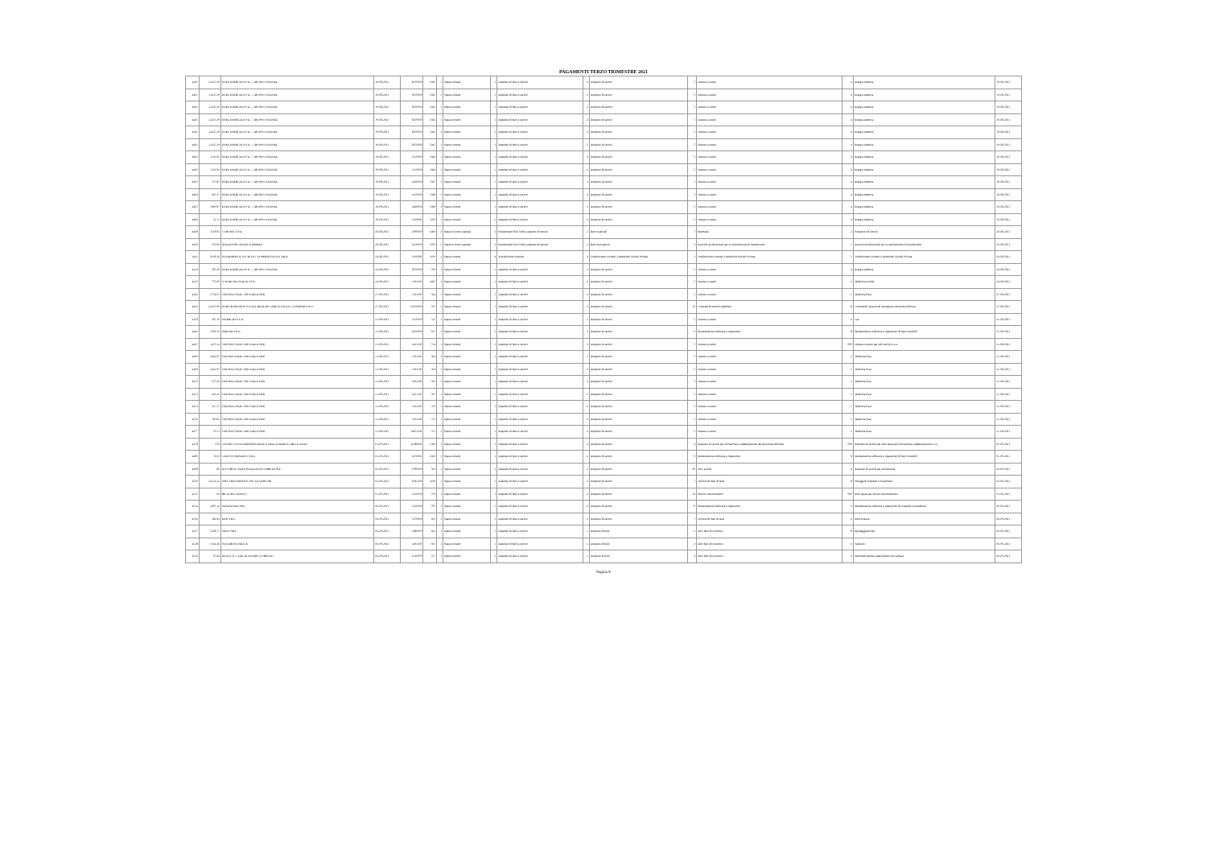PAGAMENTI TERZO TRIMESTRE 2021
| 4401 | 32235,29 | ENEL ENERGIA S.P.A. - GRUPPO IVA ENEL | 19-08-2021 | 8470000 | 1045 | 1 | Spese correnti | 3 | Acquisto di beni e servizi | 2 | Acquisto di servizi | 5 | Utenze e canoni | 4 | Energia elettrica | 19-08-2021 |
| 4401 | 32235,29 | ENEL ENERGIA S.P.A. - GRUPPO IVA ENEL | 19-08-2021 | 8470000 | 1045 | 1 | Spese correnti | 3 | Acquisto di beni e servizi | 2 | Acquisto di servizi | 5 | Utenze e canoni | 4 | Energia elettrica | 19-08-2021 |
| 4401 | 32235,29 | ENEL ENERGIA S.P.A. - GRUPPO IVA ENEL | 19-08-2021 | 8470000 | 1045 | 1 | Spese correnti | 3 | Acquisto di beni e servizi | 2 | Acquisto di servizi | 5 | Utenze e canoni | 4 | Energia elettrica | 19-08-2021 |
| 4401 | 32235,29 | ENEL ENERGIA S.P.A. - GRUPPO IVA ENEL | 19-08-2021 | 8470000 | 1045 | 1 | Spese correnti | 3 | Acquisto di beni e servizi | 2 | Acquisto di servizi | 5 | Utenze e canoni | 4 | Energia elettrica | 19-08-2021 |
| 4401 | 32235,29 | ENEL ENERGIA S.P.A. - GRUPPO IVA ENEL | 19-08-2021 | 8470000 | 1045 | 1 | Spese correnti | 3 | Acquisto di beni e servizi | 2 | Acquisto di servizi | 5 | Utenze e canoni | 4 | Energia elettrica | 19-08-2021 |
| 4401 | 32235,29 | ENEL ENERGIA S.P.A. - GRUPPO IVA ENEL | 19-08-2021 | 8470000 | 1045 | 1 | Spese correnti | 3 | Acquisto di beni e servizi | 2 | Acquisto di servizi | 5 | Utenze e canoni | 4 | Energia elettrica | 19-08-2021 |
| 4402 | 1530,92 | ENEL ENERGIA S.P.A. - GRUPPO IVA ENEL | 19-08-2021 | 2130000 | 1046 | 1 | Spese correnti | 3 | Acquisto di beni e servizi | 2 | Acquisto di servizi | 5 | Utenze e canoni | 4 | Energia elettrica | 19-08-2021 |
| 4402 | 1530,92 | ENEL ENERGIA S.P.A. - GRUPPO IVA ENEL | 19-08-2021 | 2130000 | 1046 | 1 | Spese correnti | 3 | Acquisto di beni e servizi | 2 | Acquisto di servizi | 5 | Utenze e canoni | 4 | Energia elettrica | 19-08-2021 |
| 4403 | 375,87 | ENEL ENERGIA S.P.A. - GRUPPO IVA ENEL | 19-08-2021 | 4160000 | 1047 | 1 | Spese correnti | 3 | Acquisto di beni e servizi | 2 | Acquisto di servizi | 5 | Utenze e canoni | 4 | Energia elettrica | 19-08-2021 |
| 4404 | 405,27 | ENEL ENERGIA S.P.A. - GRUPPO IVA ENEL | 19-08-2021 | 4350000 | 1048 | 1 | Spese correnti | 3 | Acquisto di beni e servizi | 2 | Acquisto di servizi | 5 | Utenze e canoni | 4 | Energia elettrica | 19-08-2021 |
| 4405 | 1960,87 | ENEL ENERGIA S.P.A. - GRUPPO IVA ENEL | 19-08-2021 | 4460000 | 1049 | 1 | Spese correnti | 3 | Acquisto di beni e servizi | 2 | Acquisto di servizi | 5 | Utenze e canoni | 4 | Energia elettrica | 19-08-2021 |
| 4406 | 21,53 | ENEL ENERGIA S.P.A. - GRUPPO IVA ENEL | 19-08-2021 | 1160000 | 1050 | 1 | Spese correnti | 3 | Acquisto di beni e servizi | 2 | Acquisto di servizi | 5 | Utenze e canoni | 4 | Energia elettrica | 19-08-2021 |
| 4408 | 1118,81 | CTRONIX S.P.A. | 20-08-2021 | 2090000 | 1466 | 2 | Spese in conto capitale | 2 | Investimenti fissi lordi e acquisto di terreni | 1 | Beni materiali | 7 | Hardware | 2 | Postazioni di lavoro | 20-08-2021 |
| 4409 | 570,96 | BALLESTRO MONICA MIMMA | 20-08-2021 | 2150000 | 1079 | 2 | Spese in conto capitale | 2 | Investimenti fissi lordi e acquisto di terreni | 2 | Beni immateriali | 3 | Incarichi professionali per la realizzazione di investimenti | 1 | Incarichi professionali per la realizzazione di investimenti | 20-08-2021 |
| 4411 | 9238,26 | SOLIDARIETA' SOCIETA' COOPERATIVA SOCIALE | 24-08-2021 | 1160000 | 1100 | 1 | Spese correnti | 4 | Trasferimenti correnti | 4 | Trasferimenti correnti a Istituzioni Sociali Private | 1 | Trasferimenti correnti a Istituzioni Sociali Private | 1 | Trasferimenti correnti a Istituzioni Sociali Private | 24-08-2021 |
| 4414 | 187,29 | ENEL ENERGIA S.P.A. - GRUPPO IVA ENEL | 24-08-2021 | 8470000 | 766 | 1 | Spese correnti | 3 | Acquisto di beni e servizi | 2 | Acquisto di servizi | 5 | Utenze e canoni | 4 | Energia elettrica | 24-08-2021 |
| 4415 | 770,00 | VODAFONE ITALIA S.P.A. | 24-08-2021 | 1391100 | 1405 | 1 | Spese correnti | 3 | Acquisto di beni e servizi | 2 | Acquisto di servizi | 5 | Utenze e canoni | 2 | Telefonia mobile | 24-08-2021 |
| 4443 | 3754,63 | TIM SPA (TELECOM ITALIA SPA) | 27-08-2021 | 1391100 | 564 | 1 | Spese correnti | 3 | Acquisto di beni e servizi | 2 | Acquisto di servizi | 5 | Utenze e canoni | 1 | Telefonia fissa | 27-08-2021 |
| 4452 | 22237,99 | EURO & PROMOS SOCIAL HEALTH CARE SOCIETA' COOPERATIVA S | 27-08-2021 | 10470000 | 767 | 1 | Spese correnti | 3 | Acquisto di beni e servizi | 2 | Acquisto di servizi | 15 | Contratti di servizio pubblico | 8 | Contratti di servizio di assistenza sociale domiciliare | 27-08-2021 |
| 4458 | 187,10 | SINERGAS S.P.A. | 31-08-2021 | 2130000 | 315 | 1 | Spese correnti | 3 | Acquisto di beni e servizi | 2 | Acquisto di servizi | 5 | Utenze e canoni | 6 | Gas | 31-08-2021 |
| 4462 | 1500,50 | SERVIZI S.R.L. | 31-08-2021 | 4100000 | 657 | 1 | Spese correnti | 3 | Acquisto di beni e servizi | 2 | Acquisto di servizi | 9 | Manutenzione ordinaria e riparazioni | 8 | Manutenzione ordinaria e riparazioni di beni immobili | 31-08-2021 |
| 4467 | 1475,34 | TIM SPA (TELECOM ITALIA SPA) | 31-08-2021 | 4321100 | 734 | 1 | Spese correnti | 3 | Acquisto di beni e servizi | 2 | Acquisto di servizi | 5 | Utenze e canoni | 999 | Utenze e canoni per altri servizi n.a.c. | 31-08-2021 |
| 4469 | 2243,97 | TIM SPA (TELECOM ITALIA SPA) | 31-08-2021 | 1391100 | 564 | 1 | Spese correnti | 3 | Acquisto di beni e servizi | 2 | Acquisto di servizi | 5 | Utenze e canoni | 1 | Telefonia fissa | 31-08-2021 |
| 4469 | 2243,97 | TIM SPA (TELECOM ITALIA SPA) | 31-08-2021 | 1391100 | 564 | 1 | Spese correnti | 3 | Acquisto di beni e servizi | 2 | Acquisto di servizi | 5 | Utenze e canoni | 1 | Telefonia fissa | 31-08-2021 |
| 4470 | 275,26 | TIM SPA (TELECOM ITALIA SPA) | 31-08-2021 | 2061100 | 565 | 1 | Spese correnti | 3 | Acquisto di beni e servizi | 2 | Acquisto di servizi | 5 | Utenze e canoni | 1 | Telefonia fissa | 31-08-2021 |
| 4472 | 261,42 | TIM SPA (TELECOM ITALIA SPA) | 31-08-2021 | 4111100 | 567 | 1 | Spese correnti | 3 | Acquisto di beni e servizi | 2 | Acquisto di servizi | 5 | Utenze e canoni | 1 | Telefonia fissa | 31-08-2021 |
| 4474 | 517,57 | TIM SPA (TELECOM ITALIA SPA) | 31-08-2021 | 5361100 | 370 | 1 | Spese correnti | 3 | Acquisto di beni e servizi | 2 | Acquisto di servizi | 5 | Utenze e canoni | 1 | Telefonia fissa | 31-08-2021 |
| 4476 | 760,81 | TIM SPA (TELECOM ITALIA SPA) | 31-08-2021 | 5191100 | 375 | 1 | Spese correnti | 3 | Acquisto di beni e servizi | 2 | Acquisto di servizi | 5 | Utenze e canoni | 1 | Telefonia fissa | 31-08-2021 |
| 4477 | 79,53 | TIM SPA (TELECOM ITALIA SPA) | 31-08-2021 | 10451100 | 573 | 1 | Spese correnti | 3 | Acquisto di beni e servizi | 2 | Acquisto di servizi | 5 | Utenze e canoni | 1 | Telefonia fissa | 31-08-2021 |
| 4478 | 976 | CENTRO STUDI AMMINISTRATIVI DELLA MARCA TREVIGIANA | 01-09-2021 | 11480002 | 1366 | 1 | Spese correnti | 3 | Acquisto di beni e servizi | 2 | Acquisto di servizi | 4 | Acquisto di servizi per formazione e addestramento del personale dell'ente | 999 | Acquisto di servizi per altre spese per formazione e addestramento n.a.c. | 01-09-2021 |
| 4485 | 1030 | CANTON IMPIANTI S.R.L. | 01-09-2021 | 4150001 | 2360 | 1 | Spese correnti | 3 | Acquisto di beni e servizi | 2 | Acquisto di servizi | 9 | Manutenzione ordinaria e riparazioni | 8 | Manutenzione ordinaria e riparazioni di beni immobili | 01-09-2021 |
| 4498 | 80 | AUTORITA' NAZIONALE ANTICORRUZIONE | 02-09-2021 | 9780000 | 592 | 1 | Spese correnti | 3 | Acquisto di beni e servizi | 2 | Acquisto di servizi | 99 | Altri servizi | 4 | Acquisto di servizi per cerimoniale | 02-09-2021 |
| 4500 | 22122,22 | SPECTRA IMPIANTI SNC DI SARTORI | 02-09-2021 | 6181200 | 1100 | 1 | Spese correnti | 3 | Acquisto di beni e servizi | 2 | Acquisto di servizi | 7 | Utilizzo di beni di terzi | 8 | Noleggi di impianti e macchinari | 02-09-2021 |
| 4521 | 60 | REGIONE VENETO | 03-09-2021 | 2120000 | 756 | 1 | Spese correnti | 3 | Acquisto di beni e servizi | 2 | Acquisto di servizi | 16 | Servizi amministrativi | 999 | Altre spese per servizi amministrativi | 03-09-2021 |
| 4524 | 4387,12 | SANAM SAN SPA | 06-09-2021 | 2120000 | 787 | 1 | Spese correnti | 3 | Acquisto di beni e servizi | 2 | Acquisto di servizi | 9 | Manutenzione ordinaria e riparazioni | 4 | Manutenzione ordinaria e riparazioni di impianti e macchinari | 06-09-2021 |
| 4526 | 382,84 | KEN S.R.L. | 06-09-2021 | 5270000 | 691 | 1 | Spese correnti | 3 | Acquisto di beni e servizi | 2 | Acquisto di servizi | 7 | Utilizzo di beni di terzi | 6 | Altre licenze | 06-09-2021 |
| 4527 | 5228,75 | SALVI SRL | 06-09-2021 | 2680000 | 661 | 1 | Spese correnti | 3 | Acquisto di beni e servizi | 1 | Acquisto di beni | 2 | Altri beni di consumo | 8 | Equipaggiamento | 06-09-2021 |
| 4528 | 1162,46 | SQUARTINI FELICE | 06-09-2021 | 3491100 | 667 | 1 | Spese correnti | 3 | Acquisto di beni e servizi | 1 | Acquisto di beni | 2 | Altri beni di consumo | 6 | Vestiario | 06-09-2021 |
| 4530 | 70,84 | ELVA S.N.C. DEL DI FAVERO LORENZO | 06-09-2021 | 2120000 | 557 | 1 | Spese correnti | 3 | Acquisto di beni e servizi | 1 | Acquisto di beni | 2 | Altri beni di consumo | 6 | Strumenti tecnico-specialistici non sanitari | 06-09-2021 |
Pagina 8